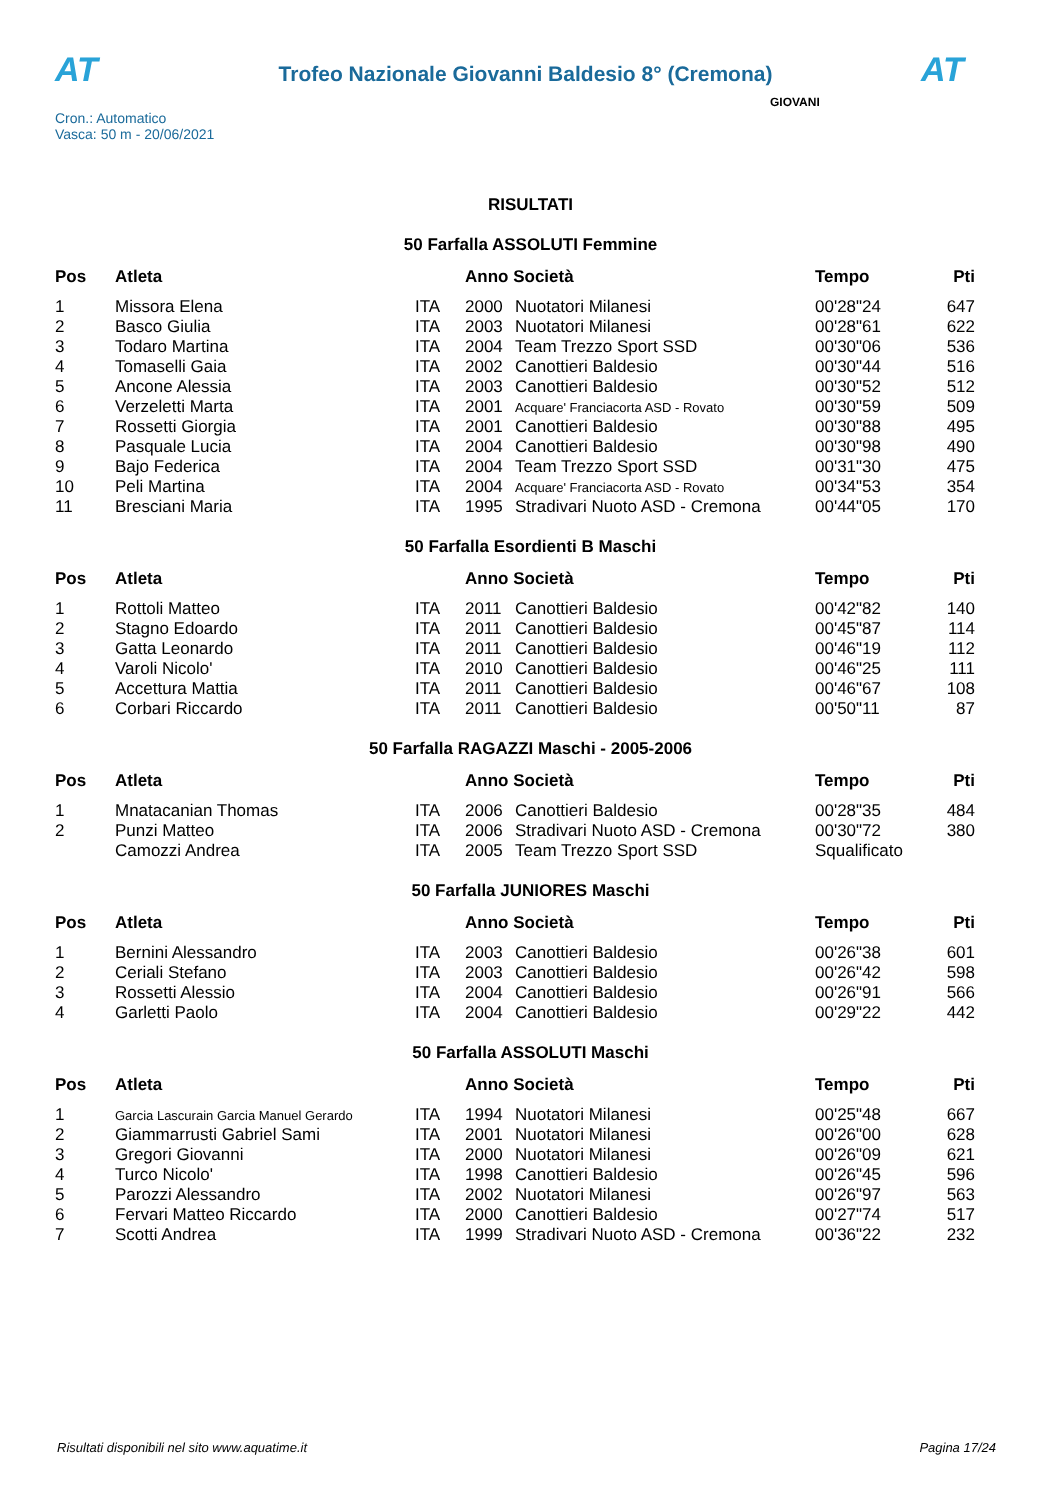AT
Trofeo Nazionale Giovanni Baldesio 8° (Cremona)
AT
Cron.: Automatico
Vasca: 50 m - 20/06/2021
GIOVANI
RISULTATI
50 Farfalla ASSOLUTI Femmine
| Pos | Atleta | | Anno Società | | Tempo | Pti |
| --- | --- | --- | --- | --- | --- | --- |
| 1 | Missora Elena | ITA | 2000 | Nuotatori Milanesi | 00'28"24 | 647 |
| 2 | Basco Giulia | ITA | 2003 | Nuotatori Milanesi | 00'28"61 | 622 |
| 3 | Todaro Martina | ITA | 2004 | Team Trezzo Sport SSD | 00'30"06 | 536 |
| 4 | Tomaselli Gaia | ITA | 2002 | Canottieri Baldesio | 00'30"44 | 516 |
| 5 | Ancone Alessia | ITA | 2003 | Canottieri Baldesio | 00'30"52 | 512 |
| 6 | Verzeletti Marta | ITA | 2001 | Acquare' Franciacorta ASD - Rovato | 00'30"59 | 509 |
| 7 | Rossetti Giorgia | ITA | 2001 | Canottieri Baldesio | 00'30"88 | 495 |
| 8 | Pasquale Lucia | ITA | 2004 | Canottieri Baldesio | 00'30"98 | 490 |
| 9 | Bajo Federica | ITA | 2004 | Team Trezzo Sport SSD | 00'31"30 | 475 |
| 10 | Peli Martina | ITA | 2004 | Acquare' Franciacorta ASD - Rovato | 00'34"53 | 354 |
| 11 | Bresciani Maria | ITA | 1995 | Stradivari Nuoto ASD - Cremona | 00'44"05 | 170 |
50 Farfalla Esordienti B Maschi
| Pos | Atleta | | Anno Società | | Tempo | Pti |
| --- | --- | --- | --- | --- | --- | --- |
| 1 | Rottoli Matteo | ITA | 2011 | Canottieri Baldesio | 00'42"82 | 140 |
| 2 | Stagno Edoardo | ITA | 2011 | Canottieri Baldesio | 00'45"87 | 114 |
| 3 | Gatta Leonardo | ITA | 2011 | Canottieri Baldesio | 00'46"19 | 112 |
| 4 | Varoli Nicolo' | ITA | 2010 | Canottieri Baldesio | 00'46"25 | 111 |
| 5 | Accettura Mattia | ITA | 2011 | Canottieri Baldesio | 00'46"67 | 108 |
| 6 | Corbari Riccardo | ITA | 2011 | Canottieri Baldesio | 00'50"11 | 87 |
50 Farfalla RAGAZZI Maschi - 2005-2006
| Pos | Atleta | | Anno Società | | Tempo | Pti |
| --- | --- | --- | --- | --- | --- | --- |
| 1 | Mnatacanian Thomas | ITA | 2006 | Canottieri Baldesio | 00'28"35 | 484 |
| 2 | Punzi Matteo | ITA | 2006 | Stradivari Nuoto ASD - Cremona | 00'30"72 | 380 |
| | Camozzi Andrea | ITA | 2005 | Team Trezzo Sport SSD | Squalificato | |
50 Farfalla JUNIORES Maschi
| Pos | Atleta | | Anno Società | | Tempo | Pti |
| --- | --- | --- | --- | --- | --- | --- |
| 1 | Bernini Alessandro | ITA | 2003 | Canottieri Baldesio | 00'26"38 | 601 |
| 2 | Ceriali Stefano | ITA | 2003 | Canottieri Baldesio | 00'26"42 | 598 |
| 3 | Rossetti Alessio | ITA | 2004 | Canottieri Baldesio | 00'26"91 | 566 |
| 4 | Garletti Paolo | ITA | 2004 | Canottieri Baldesio | 00'29"22 | 442 |
50 Farfalla ASSOLUTI Maschi
| Pos | Atleta | | Anno Società | | Tempo | Pti |
| --- | --- | --- | --- | --- | --- | --- |
| 1 | Garcia Lascurain Garcia Manuel Gerardo | ITA | 1994 | Nuotatori Milanesi | 00'25"48 | 667 |
| 2 | Giammarrusti Gabriel Sami | ITA | 2001 | Nuotatori Milanesi | 00'26"00 | 628 |
| 3 | Gregori Giovanni | ITA | 2000 | Nuotatori Milanesi | 00'26"09 | 621 |
| 4 | Turco Nicolo' | ITA | 1998 | Canottieri Baldesio | 00'26"45 | 596 |
| 5 | Parozzi Alessandro | ITA | 2002 | Nuotatori Milanesi | 00'26"97 | 563 |
| 6 | Fervari Matteo Riccardo | ITA | 2000 | Canottieri Baldesio | 00'27"74 | 517 |
| 7 | Scotti Andrea | ITA | 1999 | Stradivari Nuoto ASD - Cremona | 00'36"22 | 232 |
Risultati disponibili nel sito www.aquatime.it Pagina 17/24